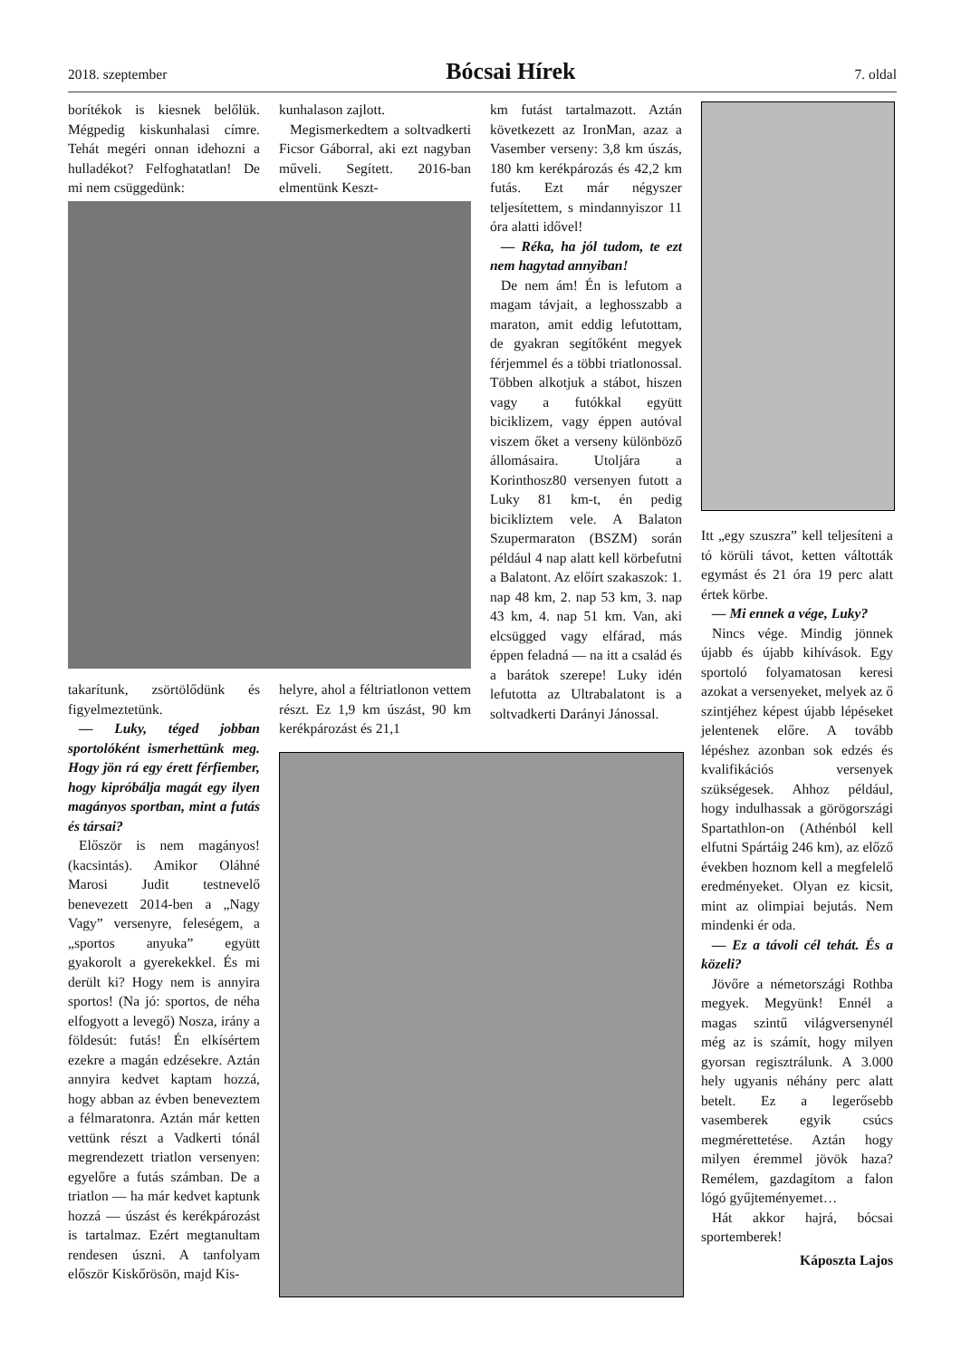2018. szeptember Bócsai Hírek 7. oldal
borítékok is kiesnek belőlük. Mégpedig kiskunhalasi címre. Tehát megéri onnan idehozni a hulladékot? Felfoghatatlan! De mi nem csüggedünk:
kunhalason zajlott.
Megismerkedtem a soltvadkerti Ficsor Gáborral, aki ezt nagyban műveli. Segített. 2016-ban elmentünk Keszt-
takarítunk, zsörtölődünk és figyelmeztetünk.
— Luky, téged jobban sportolóként ismerhettünk meg. Hogy jön rá egy érett férfiember, hogy kipróbálja magát egy ilyen magányos sportban, mint a futás és társai?
Először is nem magányos! (kacsintás). Amikor Oláhné Marosi Judit testnevelő benevezett 2014-ben a „Nagy Vagy” versenyre, feleségem, a „sportos anyuka” együtt gyakorolt a gyerekekkel. És mi derült ki? Hogy nem is annyira sportos! (Na jó: sportos, de néha elfogyott a levegő) Nosza, irány a földesút: futás! Én elkísértem ezekre a magán edzésekre. Aztán annyira kedvet kaptam hozzá, hogy abban az évben beneveztem a félmaratonra. Aztán már ketten vettünk részt a Vadkerti tónál megrendezett triatlon versenyen: egyelőre a futás számban. De a triatlon — ha már kedvet kaptunk hozzá — úszást és kerékpározást is tartalmaz. Ezért megtanultam rendesen úszni. A tanfolyam először Kiskőrösön, majd Kis-
helyre, ahol a féltriatlonon vettem részt. Ez 1,9 km úszást, 90 km kerékpározást és 21,1
km futást tartalmazott. Aztán következett az IronMan, azaz a Vasember verseny: 3,8 km úszás, 180 km kerékpározás és 42,2 km futás. Ezt már négyszer teljesítettem, s mindannyiszor 11 óra alatti idővel!
— Réka, ha jól tudom, te ezt nem hagytad annyiban!
De nem ám! Én is lefutom a magam távjait, a leghosszabb a maraton, amit eddig lefutottam, de gyakran segítőként megyek férjemmel és a többi triatlonossal. Többen alkotjuk a stábot, hiszen vagy a futókkal együtt biciklizem, vagy éppen autóval viszem őket a verseny különböző állomásaira. Utoljára a Korinthosz80 versenyen futott a Luky 81 km-t, én pedig bicikliztem vele. A Balaton Szupermaraton (BSZM) során például 4 nap alatt kell körbefutni a Balatont. Az előírt szakaszok: 1. nap 48 km, 2. nap 53 km, 3. nap 43 km, 4. nap 51 km. Van, aki elcsügged vagy elfárad, más éppen feladná — na itt a család és a barátok szerepe! Luky idén lefutotta az Ultrabalatont is a soltvadkerti Darányi Jánossal.
Itt „egy szuszra” kell teljesíteni a tó körüli távot, ketten váltották egymást és 21 óra 19 perc alatt értek körbe.
— Mi ennek a vége, Luky?
Nincs vége. Mindig jönnek újabb és újabb kihívások. Egy sportoló folyamatosan keresi azokat a versenyeket, melyek az ő szintjéhez képest újabb lépéseket jelentenek előre. A tovább lépéshez azonban sok edzés és kvalifikációs versenyek szükségesek. Ahhoz például, hogy indulhassak a görögországi Spartathlon-on (Athénból kell elfutni Spártáig 246 km), az előző években hoznom kell a megfelelő eredményeket. Olyan ez kicsit, mint az olimpiai bejutás. Nem mindenki ér oda.
— Ez a távoli cél tehát. És a közeli?
Jövőre a németországi Rothba megyek. Megyünk! Ennél a magas szintű világversenynél még az is számít, hogy milyen gyorsan regisztrálunk. A 3.000 hely ugyanis néhány perc alatt betelt. Ez a legerősebb vasemberek egyik csúcs megmérettetése. Aztán hogy milyen éremmel jövök haza? Remélem, gazdagítom a falon lógó gyűjteményemet…
Hát akkor hajrá, bócsai sportemberek!
Káposzta Lajos